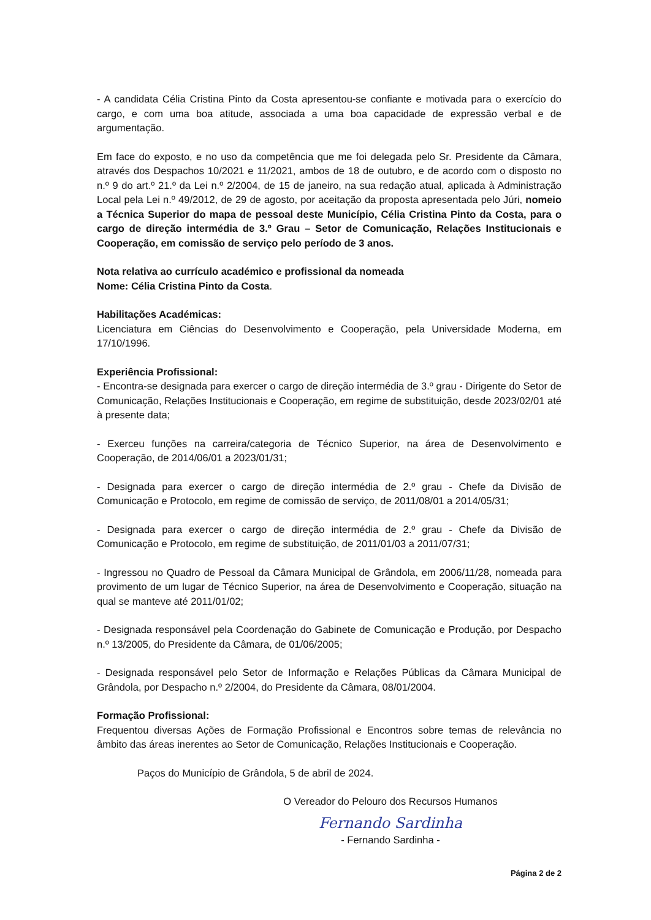- A candidata Célia Cristina Pinto da Costa apresentou-se confiante e motivada para o exercício do cargo, e com uma boa atitude, associada a uma boa capacidade de expressão verbal e de argumentação.
Em face do exposto, e no uso da competência que me foi delegada pelo Sr. Presidente da Câmara, através dos Despachos 10/2021 e 11/2021, ambos de 18 de outubro, e de acordo com o disposto no n.º 9 do art.º 21.º da Lei n.º 2/2004, de 15 de janeiro, na sua redação atual, aplicada à Administração Local pela Lei n.º 49/2012, de 29 de agosto, por aceitação da proposta apresentada pelo Júri, nomeio a Técnica Superior do mapa de pessoal deste Município, Célia Cristina Pinto da Costa, para o cargo de direção intermédia de 3.º Grau – Setor de Comunicação, Relações Institucionais e Cooperação, em comissão de serviço pelo período de 3 anos.
Nota relativa ao currículo académico e profissional da nomeada
Nome: Célia Cristina Pinto da Costa.
Habilitações Académicas:
Licenciatura em Ciências do Desenvolvimento e Cooperação, pela Universidade Moderna, em 17/10/1996.
Experiência Profissional:
- Encontra-se designada para exercer o cargo de direção intermédia de 3.º grau - Dirigente do Setor de Comunicação, Relações Institucionais e Cooperação, em regime de substituição, desde 2023/02/01 até à presente data;
- Exerceu funções na carreira/categoria de Técnico Superior, na área de Desenvolvimento e Cooperação, de 2014/06/01 a 2023/01/31;
- Designada para exercer o cargo de direção intermédia de 2.º grau - Chefe da Divisão de Comunicação e Protocolo, em regime de comissão de serviço, de 2011/08/01 a 2014/05/31;
- Designada para exercer o cargo de direção intermédia de 2.º grau - Chefe da Divisão de Comunicação e Protocolo, em regime de substituição, de 2011/01/03 a 2011/07/31;
- Ingressou no Quadro de Pessoal da Câmara Municipal de Grândola, em 2006/11/28, nomeada para provimento de um lugar de Técnico Superior, na área de Desenvolvimento e Cooperação, situação na qual se manteve até 2011/01/02;
- Designada responsável pela Coordenação do Gabinete de Comunicação e Produção, por Despacho n.º 13/2005, do Presidente da Câmara, de 01/06/2005;
- Designada responsável pelo Setor de Informação e Relações Públicas da Câmara Municipal de Grândola, por Despacho n.º 2/2004, do Presidente da Câmara, 08/01/2004.
Formação Profissional:
Frequentou diversas Ações de Formação Profissional e Encontros sobre temas de relevância no âmbito das áreas inerentes ao Setor de Comunicação, Relações Institucionais e Cooperação.
Paços do Município de Grândola, 5 de abril de 2024.
O Vereador do Pelouro dos Recursos Humanos
Fernando Sardinha
- Fernando Sardinha -
Página 2 de 2